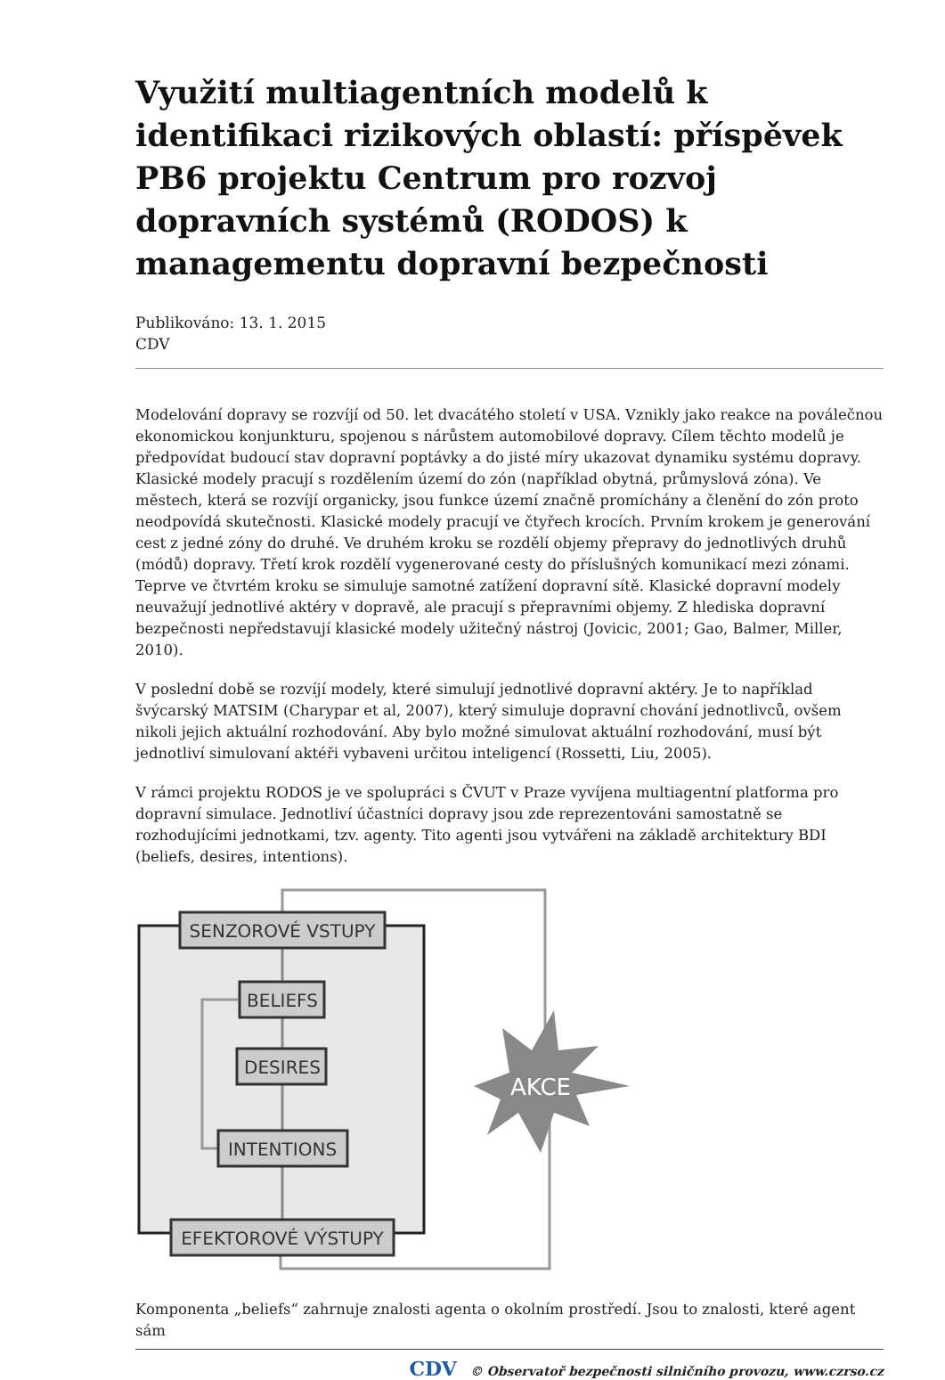Využití multiagentních modelů k identifikaci rizikových oblastí: příspěvek PB6 projektu Centrum pro rozvoj dopravních systémů (RODOS) k managementu dopravní bezpečnosti
Publikováno: 13. 1. 2015
CDV
Modelování dopravy se rozvíjí od 50. let dvacátého století v USA. Vznikly jako reakce na poválečnou ekonomickou konjunkturu, spojenou s nárůstem automobilové dopravy. Cílem těchto modelů je předpovídat budoucí stav dopravní poptávky a do jisté míry ukazovat dynamiku systému dopravy. Klasické modely pracují s rozdělením území do zón (například obytná, průmyslová zóna). Ve městech, která se rozvíjí organicky, jsou funkce území značně promíchány a členění do zón proto neodpovídá skutečnosti. Klasické modely pracují ve čtyřech krocích. Prvním krokem je generování cest z jedné zóny do druhé. Ve druhém kroku se rozdělí objemy přepravy do jednotlivých druhů (módů) dopravy. Třetí krok rozdělí vygenerované cesty do příslušných komunikací mezi zónami. Teprve ve čtvrtém kroku se simuluje samotné zatížení dopravní sítě. Klasické dopravní modely neuvažují jednotlivé aktéry v dopravě, ale pracují s přepravními objemy. Z hlediska dopravní bezpečnosti nepředstavují klasické modely užitečný nástroj (Jovicic, 2001; Gao, Balmer, Miller, 2010).
V poslední době se rozvíjí modely, které simulují jednotlivé dopravní aktéry. Je to například švýcarský MATSIM (Charypar et al, 2007), který simuluje dopravní chování jednotlivců, ovšem nikoli jejich aktuální rozhodování. Aby bylo možné simulovat aktuální rozhodování, musí být jednotliví simulovaní aktéři vybaveni určitou inteligencí (Rossetti, Liu, 2005).
V rámci projektu RODOS je ve spolupráci s ČVUT v Praze vyvíjena multiagentní platforma pro dopravní simulace. Jednotliví účastníci dopravy jsou zde reprezentováni samostatně se rozhodujícími jednotkami, tzv. agenty. Tito agenti jsou vytvářeni na základě architektury BDI (beliefs, desires, intentions).
SENZOROVÉ VSTUPY
BELIEFS
DESIRES
INTENTIONS
EFEKTOROVÉ VÝSTUPY
AKCE
Komponenta „beliefs“ zahrnuje znalosti agenta o okolním prostředí. Jsou to znalosti, které agent sám
CDV © Observatoř bezpečnosti silničního provozu, www.czrso.cz